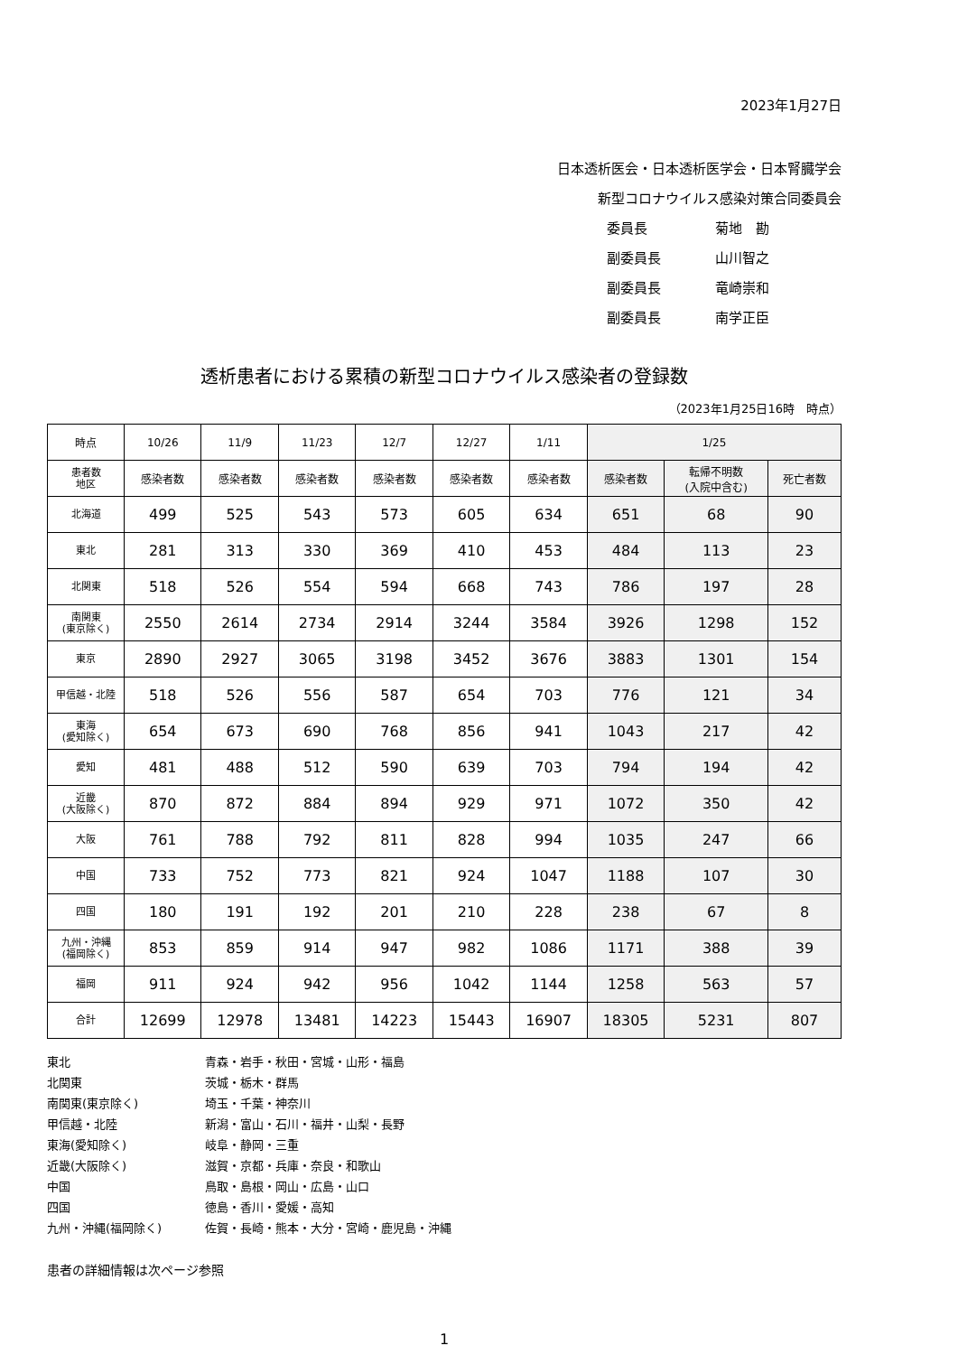2023年1月27日
日本透析医会・日本透析医学会・日本腎臓学会
新型コロナウイルス感染対策合同委員会
委員長 菊地　勘
副委員長 山川智之
副委員長 竜崎崇和
副委員長 南学正臣
透析患者における累積の新型コロナウイルス感染者の登録数
（2023年1月25日16時　時点）
| 時点 | 10/26 | 11/9 | 11/23 | 12/7 | 12/27 | 1/11 | 1/25 | | |
| --- | --- | --- | --- | --- | --- | --- | --- | --- | --- |
| 患者数 地区 | 感染者数 | 感染者数 | 感染者数 | 感染者数 | 感染者数 | 感染者数 | 感染者数 | 転帰不明数 (入院中含む) | 死亡者数 |
| 北海道 | 499 | 525 | 543 | 573 | 605 | 634 | 651 | 68 | 90 |
| 東北 | 281 | 313 | 330 | 369 | 410 | 453 | 484 | 113 | 23 |
| 北関東 | 518 | 526 | 554 | 594 | 668 | 743 | 786 | 197 | 28 |
| 南関東 (東京除く) | 2550 | 2614 | 2734 | 2914 | 3244 | 3584 | 3926 | 1298 | 152 |
| 東京 | 2890 | 2927 | 3065 | 3198 | 3452 | 3676 | 3883 | 1301 | 154 |
| 甲信越・北陸 | 518 | 526 | 556 | 587 | 654 | 703 | 776 | 121 | 34 |
| 東海 (愛知除く) | 654 | 673 | 690 | 768 | 856 | 941 | 1043 | 217 | 42 |
| 愛知 | 481 | 488 | 512 | 590 | 639 | 703 | 794 | 194 | 42 |
| 近畿 (大阪除く) | 870 | 872 | 884 | 894 | 929 | 971 | 1072 | 350 | 42 |
| 大阪 | 761 | 788 | 792 | 811 | 828 | 994 | 1035 | 247 | 66 |
| 中国 | 733 | 752 | 773 | 821 | 924 | 1047 | 1188 | 107 | 30 |
| 四国 | 180 | 191 | 192 | 201 | 210 | 228 | 238 | 67 | 8 |
| 九州・沖縄 (福岡除く) | 853 | 859 | 914 | 947 | 982 | 1086 | 1171 | 388 | 39 |
| 福岡 | 911 | 924 | 942 | 956 | 1042 | 1144 | 1258 | 563 | 57 |
| 合計 | 12699 | 12978 | 13481 | 14223 | 15443 | 16907 | 18305 | 5231 | 807 |
東北 青森・岩手・秋田・宮城・山形・福島
北関東 茨城・栃木・群馬
南関東(東京除く) 埼玉・千葉・神奈川
甲信越・北陸 新潟・富山・石川・福井・山梨・長野
東海(愛知除く) 岐阜・静岡・三重
近畿(大阪除く) 滋賀・京都・兵庫・奈良・和歌山
中国 鳥取・島根・岡山・広島・山口
四国 徳島・香川・愛媛・高知
九州・沖縄(福岡除く) 佐賀・長崎・熊本・大分・宮崎・鹿児島・沖縄
患者の詳細情報は次ページ参照
1